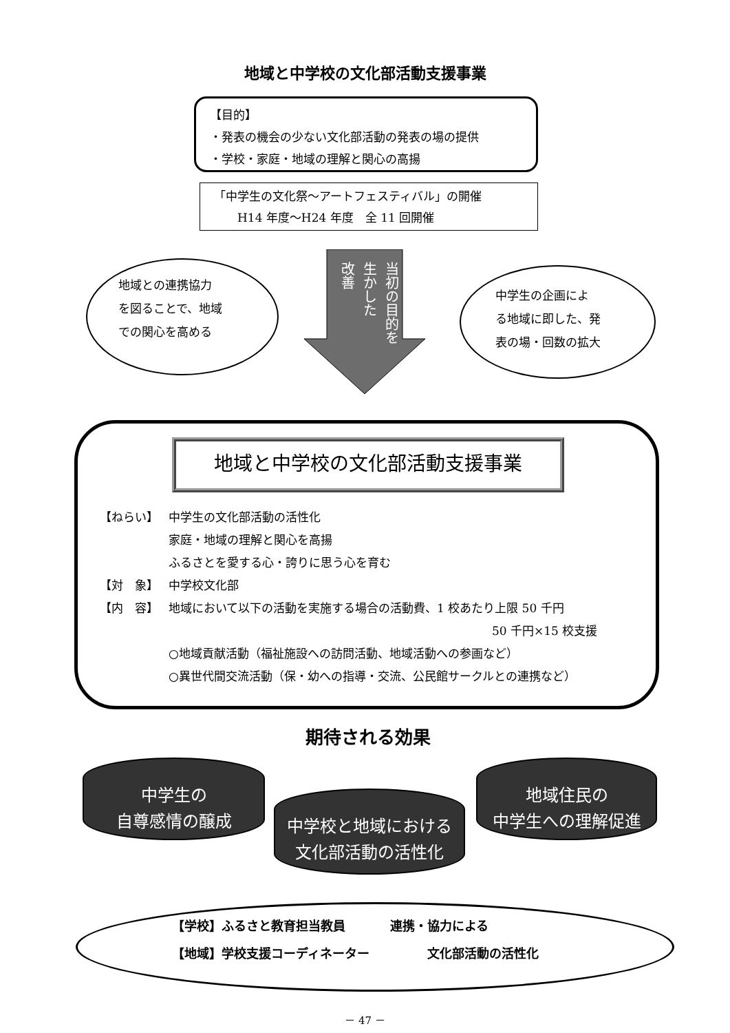地域と中学校の文化部活動支援事業
【目的】
・発表の機会の少ない文化部活動の発表の場の提供
・学校・家庭・地域の理解と関心の高揚
「中学生の文化祭～アートフェスティバル」の開催
　　H14 年度～H24 年度　全 11 回開催
地域との連携協力
を図ることで、地域
での関心を高める
当初の目的を
生かした
改善
中学生の企画によ
る地域に即した、発
表の場・回数の拡大
地域と中学校の文化部活動支援事業
【ねらい】 中学生の文化部活動の活性化
家庭・地域の理解と関心を高揚
ふるさとを愛する心・誇りに思う心を育む
【対　象】 中学校文化部
【内　容】 地域において以下の活動を実施する場合の活動費、1 校あたり上限 50 千円
50 千円×15 校支援
○地域貢献活動（福祉施設への訪問活動、地域活動への参画など）
○異世代間交流活動（保・幼への指導・交流、公民館サークルとの連携など）
期待される効果
中学生の
自尊感情の醸成
中学校と地域における
文化部活動の活性化
地域住民の
中学生への理解促進
【学校】ふるさと教育担当教員
【地域】学校支援コーディネーター
連携・協力による
　　　文化部活動の活性化
－ 47 －